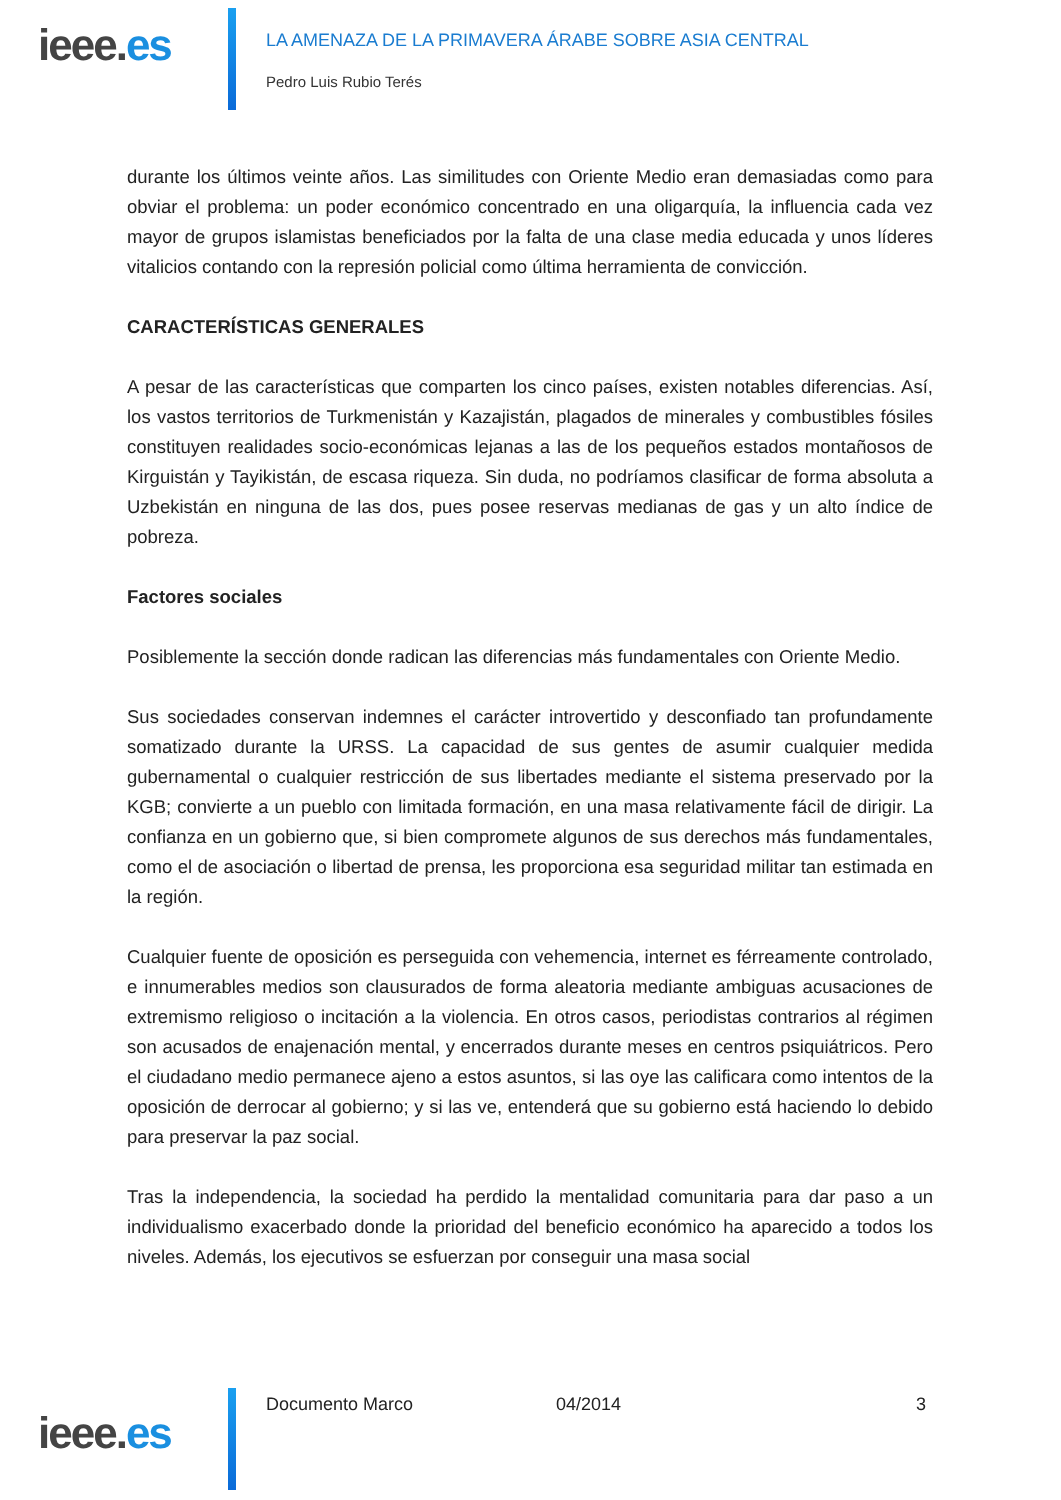ieee.es
LA AMENAZA DE LA PRIMAVERA ÁRABE SOBRE ASIA CENTRAL
Pedro Luis Rubio Terés
durante los últimos veinte años. Las similitudes con Oriente Medio eran demasiadas como para obviar el problema: un poder económico concentrado en una oligarquía, la influencia cada vez mayor de grupos islamistas beneficiados por la falta de una clase media educada y unos líderes vitalicios contando con la represión policial como última herramienta de convicción.
CARACTERÍSTICAS GENERALES
A pesar de las características que comparten los cinco países, existen notables diferencias. Así, los vastos territorios de Turkmenistán y Kazajistán, plagados de minerales y combustibles fósiles constituyen realidades socio-económicas lejanas a las de los pequeños estados montañosos de Kirguistán y Tayikistán, de escasa riqueza. Sin duda, no podríamos clasificar de forma absoluta a Uzbekistán en ninguna de las dos, pues posee reservas medianas de gas y un alto índice de pobreza.
Factores sociales
Posiblemente la sección donde radican las diferencias más fundamentales con Oriente Medio.
Sus sociedades conservan indemnes el carácter introvertido y desconfiado tan profundamente somatizado durante la URSS. La capacidad de sus gentes de asumir cualquier medida gubernamental o cualquier restricción de sus libertades mediante el sistema preservado por la KGB; convierte a un pueblo con limitada formación, en una masa relativamente fácil de dirigir. La confianza en un gobierno que, si bien compromete algunos de sus derechos más fundamentales, como el de asociación o libertad de prensa, les proporciona esa seguridad militar tan estimada en la región.
Cualquier fuente de oposición es perseguida con vehemencia, internet es férreamente controlado, e innumerables medios son clausurados de forma aleatoria mediante ambiguas acusaciones de extremismo religioso o incitación a la violencia. En otros casos, periodistas contrarios al régimen son acusados de enajenación mental, y encerrados durante meses en centros psiquiátricos. Pero el ciudadano medio permanece ajeno a estos asuntos, si las oye las calificara como intentos de la oposición de derrocar al gobierno; y si las ve, entenderá que su gobierno está haciendo lo debido para preservar la paz social.
Tras la independencia, la sociedad ha perdido la mentalidad comunitaria para dar paso a un individualismo exacerbado donde la prioridad del beneficio económico ha aparecido a todos los niveles. Además, los ejecutivos se esfuerzan por conseguir una masa social
ieee.es
Documento Marco 04/2014 3